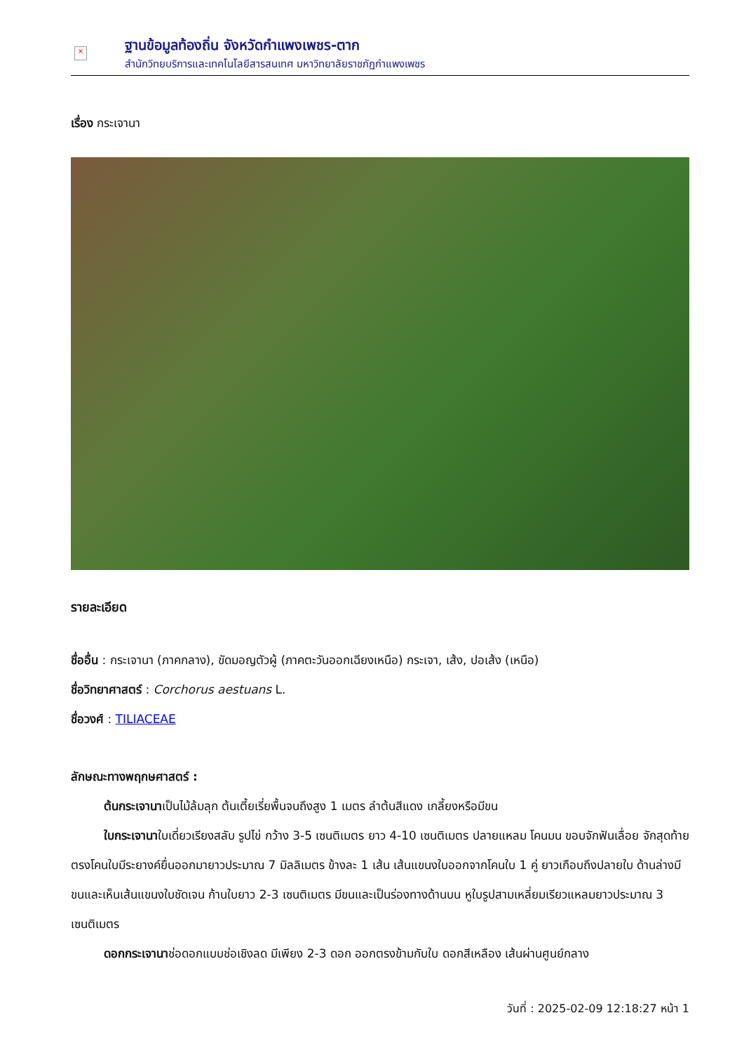×
ฐานข้อมูลท้องถิ่น จังหวัดกำแพงเพชร-ตาก
สำนักวิทยบริการและเทคโนโลยีสารสนเทศ มหาวิทยาลัยราชภัฏกำแพงเพชร
เรื่อง กระเจานา
รายละเอียด
ชื่ออื่น : กระเจานา (ภาคกลาง), ขัดมอญตัวผู้ (ภาคตะวันออกเฉียงเหนือ) กระเจา, เส้ง, ปอเส้ง (เหนือ)
ชื่อวิทยาศาสตร์ : Corchorus aestuans L.
ชื่อวงศ์ : TILIACEAE
ลักษณะทางพฤกษศาสตร์ :
ต้นกระเจานาเป็นไม้ล้มลุก ต้นเตี้ยเรี่ยพื้นจนถึงสูง 1 เมตร ลำต้นสีแดง เกลี้ยงหรือมีขน
ใบกระเจานาใบเดี่ยวเรียงสลับ รูปไข่ กว้าง 3-5 เซนติเมตร ยาว 4-10 เซนติเมตร ปลายแหลม โคนมน ขอบจักฟันเลื่อย จักสุดท้ายตรงโคนใบมีระยางค์ยื่นออกมายาวประมาณ 7 มิลลิเมตร ข้างละ 1 เส้น เส้นแขนงใบออกจากโคนใบ 1 คู่ ยาวเกือบถึงปลายใบ ด้านล่างมีขนและเห็นเส้นแขนงใบชัดเจน ก้านใบยาว 2-3 เซนติเมตร มีขนและเป็นร่องทางด้านบน หูใบรูปสามเหลี่ยมเรียวแหลมยาวประมาณ 3 เซนติเมตร
ดอกกระเจานาช่อดอกแบบช่อเชิงลด มีเพียง 2-3 ดอก ออกตรงข้ามกับใบ ดอกสีเหลือง เส้นผ่านศูนย์กลาง
วันที่ : 2025-02-09 12:18:27 หน้า 1